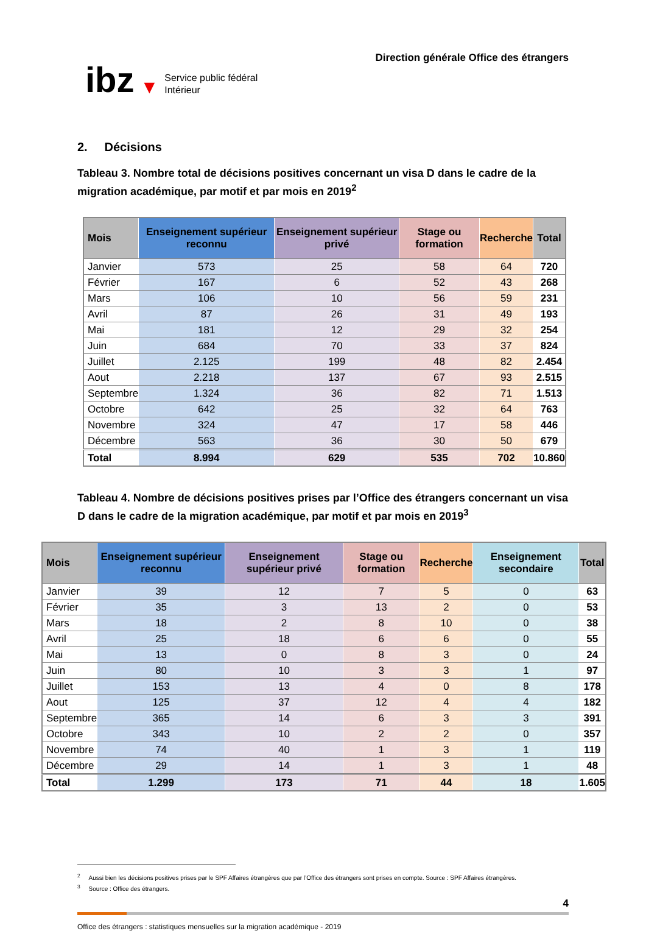ibz ▼
Service public fédéral
Intérieur
Direction générale Office des étrangers
2. Décisions
Tableau 3. Nombre total de décisions positives concernant un visa D dans le cadre de la migration académique, par motif et par mois en 2019<sup>2</sup>
| Mois | Enseignement supérieur reconnu | Enseignement supérieur privé | Stage ou formation | Recherche | Total |
| --- | --- | --- | --- | --- | --- |
| Janvier | 573 | 25 | 58 | 64 | 720 |
| Février | 167 | 6 | 52 | 43 | 268 |
| Mars | 106 | 10 | 56 | 59 | 231 |
| Avril | 87 | 26 | 31 | 49 | 193 |
| Mai | 181 | 12 | 29 | 32 | 254 |
| Juin | 684 | 70 | 33 | 37 | 824 |
| Juillet | 2.125 | 199 | 48 | 82 | 2.454 |
| Aout | 2.218 | 137 | 67 | 93 | 2.515 |
| Septembre | 1.324 | 36 | 82 | 71 | 1.513 |
| Octobre | 642 | 25 | 32 | 64 | 763 |
| Novembre | 324 | 47 | 17 | 58 | 446 |
| Décembre | 563 | 36 | 30 | 50 | 679 |
| Total | 8.994 | 629 | 535 | 702 | 10.860 |
Tableau 4. Nombre de décisions positives prises par l’Office des étrangers concernant un visa D dans le cadre de la migration académique, par motif et par mois en 2019<sup>3</sup>
| Mois | Enseignement supérieur reconnu | Enseignement supérieur privé | Stage ou formation | Recherche | Enseignement secondaire | Total |
| --- | --- | --- | --- | --- | --- | --- |
| Janvier | 39 | 12 | 7 | 5 | 0 | 63 |
| Février | 35 | 3 | 13 | 2 | 0 | 53 |
| Mars | 18 | 2 | 8 | 10 | 0 | 38 |
| Avril | 25 | 18 | 6 | 6 | 0 | 55 |
| Mai | 13 | 0 | 8 | 3 | 0 | 24 |
| Juin | 80 | 10 | 3 | 3 | 1 | 97 |
| Juillet | 153 | 13 | 4 | 0 | 8 | 178 |
| Aout | 125 | 37 | 12 | 4 | 4 | 182 |
| Septembre | 365 | 14 | 6 | 3 | 3 | 391 |
| Octobre | 343 | 10 | 2 | 2 | 0 | 357 |
| Novembre | 74 | 40 | 1 | 3 | 1 | 119 |
| Décembre | 29 | 14 | 1 | 3 | 1 | 48 |
| Total | 1.299 | 173 | 71 | 44 | 18 | 1.605 |
<sup>2</sup> Aussi bien les décisions positives prises par le SPF Affaires étrangères que par l’Office des étrangers sont prises en compte. Source : SPF Affaires étrangères.
<sup>3</sup> Source : Office des étrangers.
4
Office des étrangers : statistiques mensuelles sur la migration académique - 2019